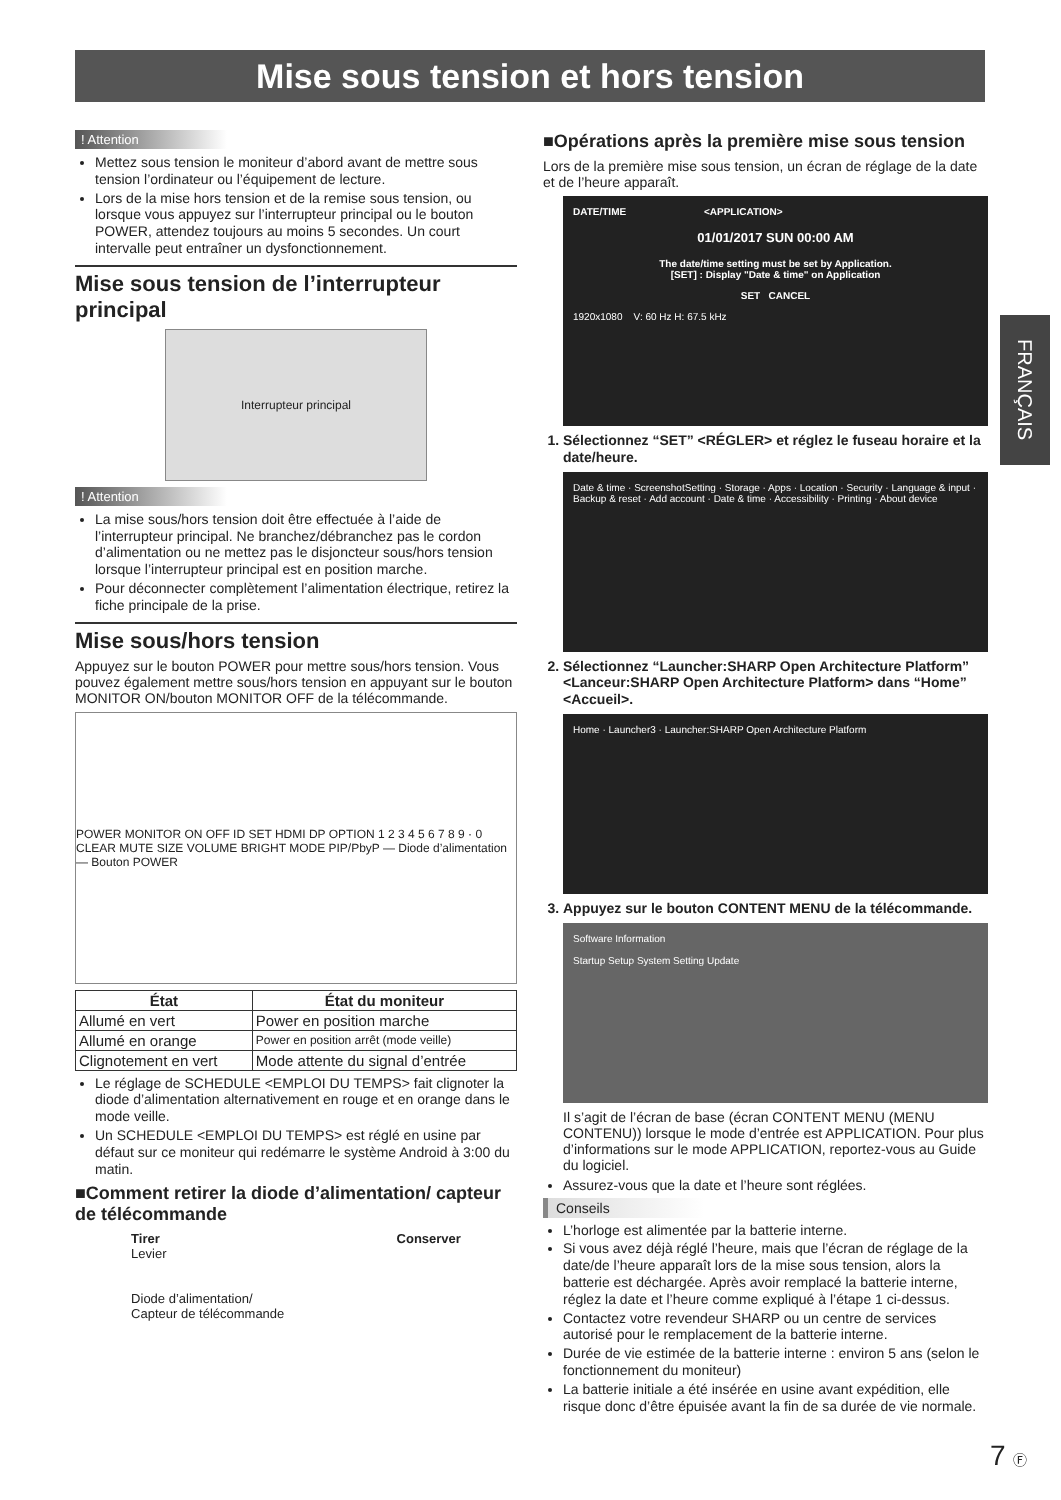Mise sous tension et hors tension
! Attention
Mettez sous tension le moniteur d’abord avant de mettre sous tension l’ordinateur ou l’équipement de lecture.
Lors de la mise hors tension et de la remise sous tension, ou lorsque vous appuyez sur l’interrupteur principal ou le bouton POWER, attendez toujours au moins 5 secondes. Un court intervalle peut entraîner un dysfonctionnement.
Mise sous tension de l’interrupteur principal
Interrupteur principal
! Attention
La mise sous/hors tension doit être effectuée à l’aide de l’interrupteur principal. Ne branchez/débranchez pas le cordon d’alimentation ou ne mettez pas le disjoncteur sous/hors tension lorsque l’interrupteur principal est en position marche.
Pour déconnecter complètement l’alimentation électrique, retirez la fiche principale de la prise.
Mise sous/hors tension
Appuyez sur le bouton POWER pour mettre sous/hors tension. Vous pouvez également mettre sous/hors tension en appuyant sur le bouton MONITOR ON/bouton MONITOR OFF de la télécommande.
POWER MONITOR ON OFF ID SET HDMI DP OPTION 1 2 3 4 5 6 7 8 9 · 0 CLEAR MUTE SIZE VOLUME BRIGHT MODE PIP/PbyP — Diode d’alimentation — Bouton POWER
| État | État du moniteur |
| --- | --- |
| Allumé en vert | Power en position marche |
| Allumé en orange | Power en position arrêt (mode veille) |
| Clignotement en vert | Mode attente du signal d’entrée |
Le réglage de SCHEDULE <EMPLOI DU TEMPS> fait clignoter la diode d’alimentation alternativement en rouge et en orange dans le mode veille.
Un SCHEDULE <EMPLOI DU TEMPS> est réglé en usine par défaut sur ce moniteur qui redémarre le système Android à 3:00 du matin.
■Comment retirer la diode d’alimentation/ capteur de télécommande
Tirer
Levier
Diode d’alimentation/
Capteur de télécommande
Conserver
■Opérations après la première mise sous tension
Lors de la première mise sous tension, un écran de réglage de la date et de l’heure apparaît.
DATE/TIME <APPLICATION>
01/01/2017 SUN 00:00 AM
The date/time setting must be set by Application.
[SET] : Display "Date & time" on Application
SET CANCEL
1920x1080 V: 60 Hz H: 67.5 kHz
1. Sélectionnez “SET” <RÉGLER> et réglez le fuseau horaire et la date/heure.
Date & time · ScreenshotSetting · Storage · Apps · Location · Security · Language & input · Backup & reset · Add account · Date & time · Accessibility · Printing · About device
2. Sélectionnez “Launcher:SHARP Open Architecture Platform” <Lanceur:SHARP Open Architecture Platform> dans “Home” <Accueil>.
Home · Launcher3 · Launcher:SHARP Open Architecture Platform
3. Appuyez sur le bouton CONTENT MENU de la télécommande.
Software Information
Startup Setup System Setting Update
Il s’agit de l’écran de base (écran CONTENT MENU (MENU CONTENU)) lorsque le mode d’entrée est APPLICATION. Pour plus d’informations sur le mode APPLICATION, reportez-vous au Guide du logiciel.
Assurez-vous que la date et l’heure sont réglées.
Conseils
L’horloge est alimentée par la batterie interne.
Si vous avez déjà réglé l’heure, mais que l’écran de réglage de la date/de l’heure apparaît lors de la mise sous tension, alors la batterie est déchargée. Après avoir remplacé la batterie interne, réglez la date et l’heure comme expliqué à l’étape 1 ci-dessus.
Contactez votre revendeur SHARP ou un centre de services autorisé pour le remplacement de la batterie interne.
Durée de vie estimée de la batterie interne : environ 5 ans (selon le fonctionnement du moniteur)
La batterie initiale a été insérée en usine avant expédition, elle risque donc d’être épuisée avant la fin de sa durée de vie normale.
FRANÇAIS
7 Ⓕ